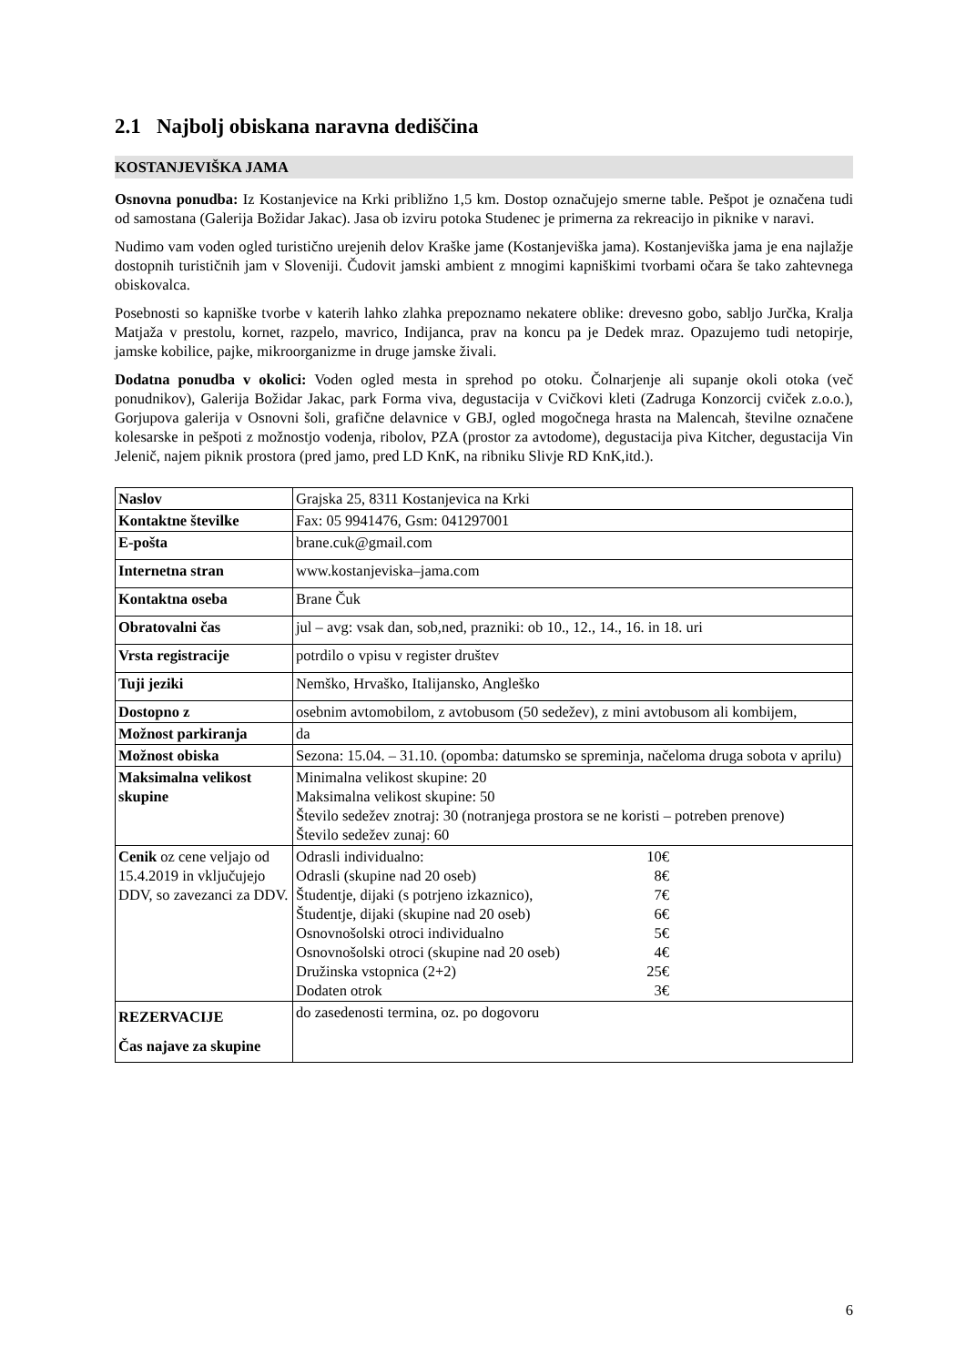2.1 Najbolj obiskana naravna dediščina
KOSTANJEVIŠKA JAMA
Osnovna ponudba: Iz Kostanjevice na Krki približno 1,5 km. Dostop označujejo smerne table. Pešpot je označena tudi od samostana (Galerija Božidar Jakac). Jasa ob izviru potoka Studenec je primerna za rekreacijo in piknike v naravi.
Nudimo vam voden ogled turistično urejenih delov Kraške jame (Kostanjeviška jama). Kostanjeviška jama je ena najlažje dostopnih turističnih jam v Sloveniji. Čudovit jamski ambient z mnogimi kapniškimi tvorbami očara še tako zahtevnega obiskovalca.
Posebnosti so kapniške tvorbe v katerih lahko zlahka prepoznamo nekatere oblike: drevesno gobo, sabljo Jurčka, Kralja Matjaža v prestolu, kornet, razpelo, mavrico, Indijanca, prav na koncu pa je Dedek mraz. Opazujemo tudi netopirje, jamske kobilice, pajke, mikroorganizme in druge jamske živali.
Dodatna ponudba v okolici: Voden ogled mesta in sprehod po otoku. Čolnarjenje ali supanje okoli otoka (več ponudnikov), Galerija Božidar Jakac, park Forma viva, degustacija v Cvičkovi kleti (Zadruga Konzorcij cviček z.o.o.), Gorjupova galerija v Osnovni šoli, grafične delavnice v GBJ, ogled mogočnega hrasta na Malencah, številne označene kolesarske in pešpoti z možnostjo vodenja, ribolov, PZA (prostor za avtodome), degustacija piva Kitcher, degustacija Vin Jelenič, najem piknik prostora (pred jamo, pred LD KnK, na ribniku Slivje RD KnK,itd.).
| Naslov | Grajska 25, 8311 Kostanjevica na Krki |
| Kontaktne številke | Fax: 05 9941476, Gsm: 041297001 |
| E-pošta | brane.cuk@gmail.com |
| Internetna stran | www.kostanjeviska–jama.com |
| Kontaktna oseba | Brane Čuk |
| Obratovalni čas | jul – avg: vsak dan, sob,ned, prazniki: ob 10., 12., 14., 16. in 18. uri |
| Vrsta registracije | potrdilo o vpisu v register društev |
| Tuji jeziki | Nemško, Hrvaško, Italijansko, Angleško |
| Dostopno z | osebnim avtomobilom, z avtobusom (50 sedežev), z mini avtobusom ali kombijem, |
| Možnost parkiranja | da |
| Možnost obiska | Sezona: 15.04. – 31.10. (opomba: datumsko se spreminja, načeloma druga sobota v aprilu) |
| Maksimalna velikost skupine | Minimalna velikost skupine: 20 Maksimalna velikost skupine: 50 Število sedežev znotraj: 30 (notranjega prostora se ne koristi – potreben prenove) Število sedežev zunaj: 60 |
| Cenik oz cene veljajo od 15.4.2019 in vključujejo DDV, so zavezanci za DDV. | Odrasli individualno: 10€ Odrasli (skupine nad 20 oseb) 8€ Študentje, dijaki (s potrjeno izkaznico), 7€ Študentje, dijaki (skupine nad 20 oseb) 6€ Osnovnošolski otroci individualno 5€ Osnovnošolski otroci (skupine nad 20 oseb) 4€ Družinska vstopnica (2+2) 25€ Dodaten otrok 3€ |
| REZERVACIJE Čas najave za skupine | do zasedenosti termina, oz. po dogovoru |
6